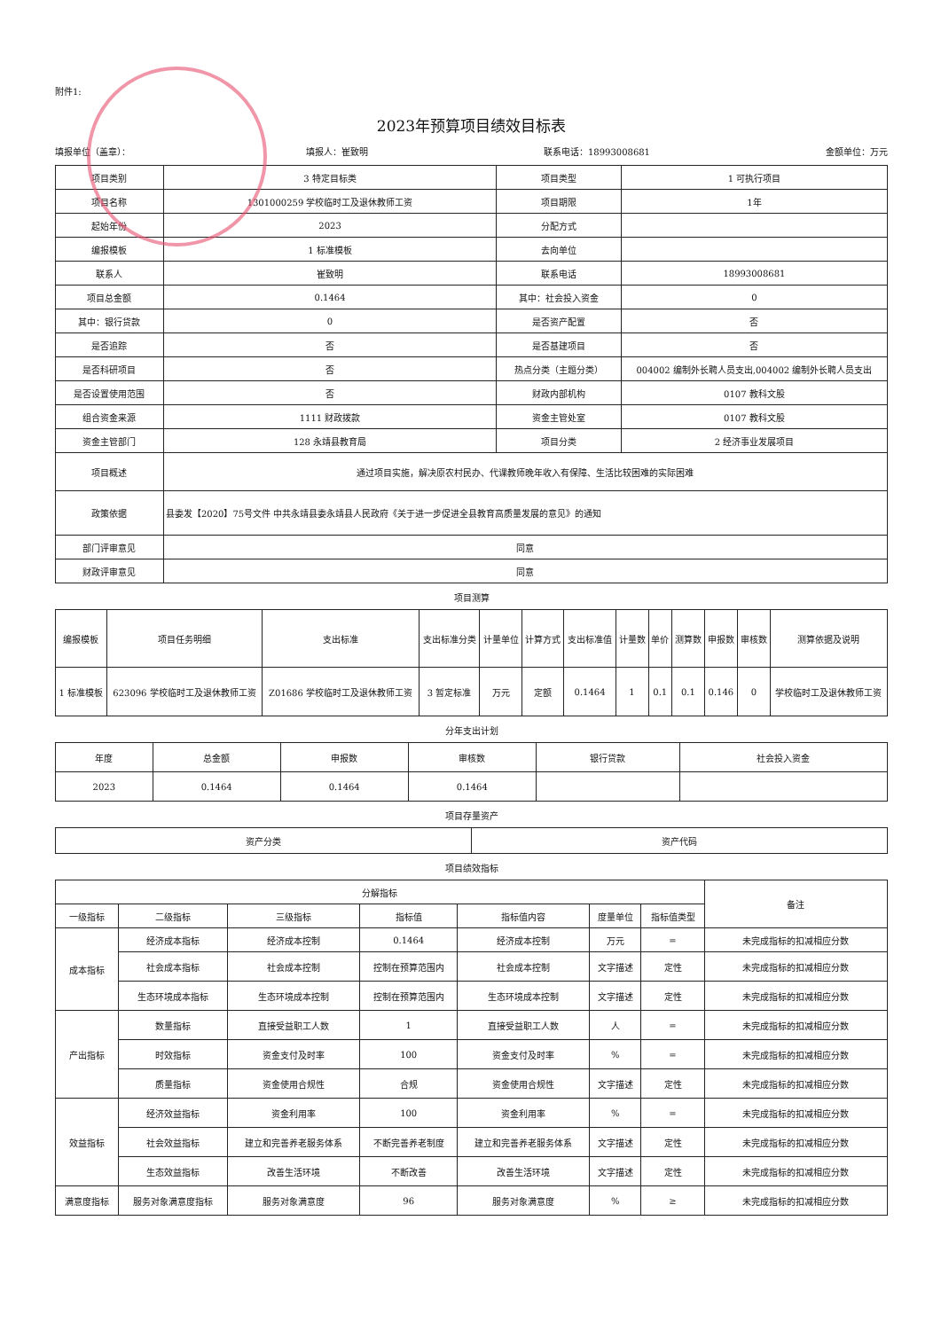附件1:
2023年预算项目绩效目标表
填报单位（盖章）： 填报人：崔致明 联系电话：18993008681 金额单位：万元
| 项目类别 | 3 特定目标类 | 项目类型 | 1 可执行项目 |
| 项目名称 | 1301000259 学校临时工及退休教师工资 | 项目期限 | 1年 |
| 起始年份 | 2023 | 分配方式 | |
| 编报模板 | 1 标准模板 | 去向单位 | |
| 联系人 | 崔致明 | 联系电话 | 18993008681 |
| 项目总金额 | 0.1464 | 其中：社会投入资金 | 0 |
| 其中：银行贷款 | 0 | 是否资产配置 | 否 |
| 是否追踪 | 否 | 是否基建项目 | 否 |
| 是否科研项目 | 否 | 热点分类（主题分类） | 004002 编制外长聘人员支出,004002 编制外长聘人员支出 |
| 是否设置使用范围 | 否 | 财政内部机构 | 0107 教科文股 |
| 组合资金来源 | 1111 财政拨款 | 资金主管处室 | 0107 教科文股 |
| 资金主管部门 | 128 永靖县教育局 | 项目分类 | 2 经济事业发展项目 |
| 项目概述 | 通过项目实施，解决原农村民办、代课教师晚年收入有保障、生活比较困难的实际困难 | | |
| 政策依据 | 县委发【2020】75号文件 中共永靖县委永靖县人民政府《关于进一步促进全县教育高质量发展的意见》的通知 | | |
| 部门评审意见 | 同意 | | |
| 财政评审意见 | 同意 | | |
项目测算
| 编报模板 | 项目任务明细 | 支出标准 | 支出标准分类 | 计量单位 | 计算方式 | 支出标准值 | 计量数 | 单价 | 测算数 | 申报数 | 审核数 | 测算依据及说明 |
| --- | --- | --- | --- | --- | --- | --- | --- | --- | --- | --- | --- | --- |
| 1 标准模板 | 623096 学校临时工及退休教师工资 | Z01686 学校临时工及退休教师工资 | 3 暂定标准 | 万元 | 定额 | 0.1464 | 1 | 0.1 | 0.1 | 0.146 | 0 | 学校临时工及退休教师工资 |
分年支出计划
| 年度 | 总金额 | 申报数 | 审核数 | 银行贷款 | 社会投入资金 |
| --- | --- | --- | --- | --- | --- |
| 2023 | 0.1464 | 0.1464 | 0.1464 | | |
项目存量资产
| 资产分类 | 资产代码 |
| --- | --- |
项目绩效指标
| 分解指标 | | | | | | | 备注 |
| --- | --- | --- | --- | --- | --- | --- | --- |
| 一级指标 | 二级指标 | 三级指标 | 指标值 | 指标值内容 | 度量单位 | 指标值类型 | |
| 成本指标 | 经济成本指标 | 经济成本控制 | 0.1464 | 经济成本控制 | 万元 | = | 未完成指标的扣减相应分数 |
| | 社会成本指标 | 社会成本控制 | 控制在预算范围内 | 社会成本控制 | 文字描述 | 定性 | 未完成指标的扣减相应分数 |
| | 生态环境成本指标 | 生态环境成本控制 | 控制在预算范围内 | 生态环境成本控制 | 文字描述 | 定性 | 未完成指标的扣减相应分数 |
| 产出指标 | 数量指标 | 直接受益职工人数 | 1 | 直接受益职工人数 | 人 | = | 未完成指标的扣减相应分数 |
| | 时效指标 | 资金支付及时率 | 100 | 资金支付及时率 | % | = | 未完成指标的扣减相应分数 |
| | 质量指标 | 资金使用合规性 | 合规 | 资金使用合规性 | 文字描述 | 定性 | 未完成指标的扣减相应分数 |
| 效益指标 | 经济效益指标 | 资金利用率 | 100 | 资金利用率 | % | = | 未完成指标的扣减相应分数 |
| | 社会效益指标 | 建立和完善养老服务体系 | 不断完善养老制度 | 建立和完善养老服务体系 | 文字描述 | 定性 | 未完成指标的扣减相应分数 |
| | 生态效益指标 | 改善生活环境 | 不断改善 | 改善生活环境 | 文字描述 | 定性 | 未完成指标的扣减相应分数 |
| 满意度指标 | 服务对象满意度指标 | 服务对象满意度 | 96 | 服务对象满意度 | % | ≥ | 未完成指标的扣减相应分数 |